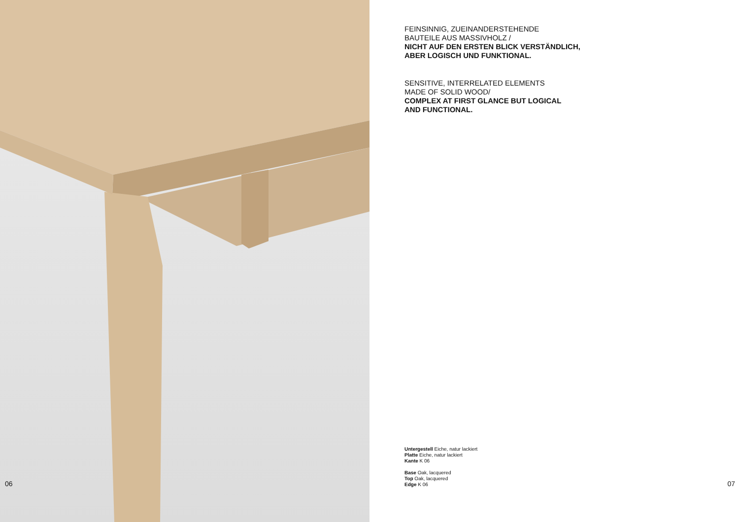06
FEINSINNIG, ZUEINANDERSTEHENDE
BAUTEILE AUS MASSIVHOLZ /
NICHT AUF DEN ERSTEN BLICK VERSTÄNDLICH,
ABER LOGISCH UND FUNKTIONAL.
SENSITIVE, INTERRELATED ELEMENTS
MADE OF SOLID WOOD/
COMPLEX AT FIRST GLANCE BUT LOGICAL
AND FUNCTIONAL.
Untergestell Eiche, natur lackiert
Platte Eiche, natur lackiert
Kante K 06
Base Oak, lacquered
Top Oak, lacquered
Edge K 06
07